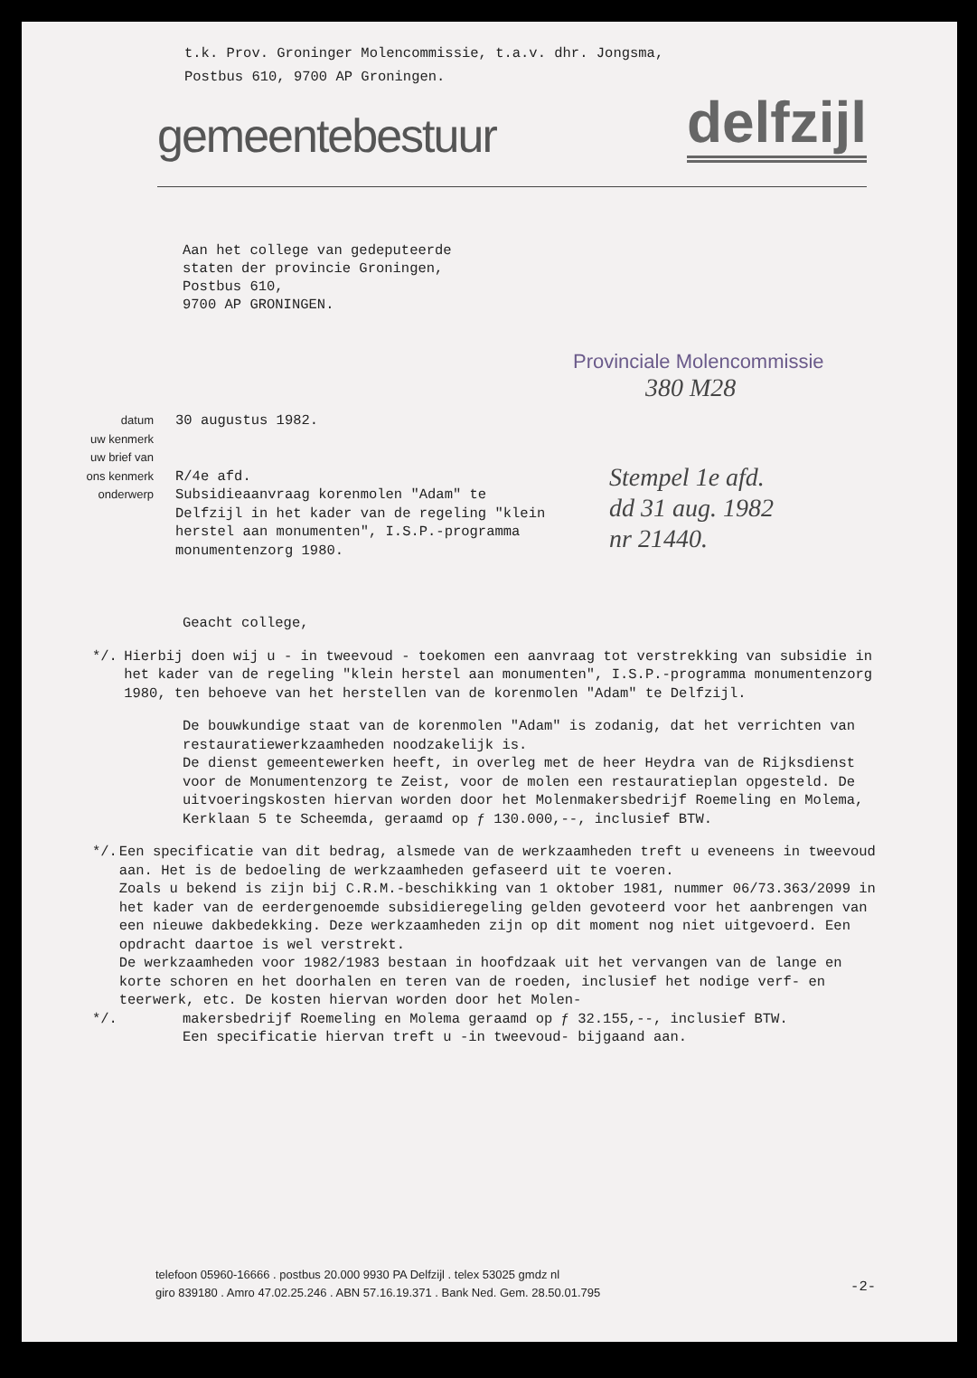t.k. Prov. Groninger Molencommissie, t.a.v. dhr. Jongsma,
Postbus 610, 9700 AP Groningen.
gemeentebestuur delfzijl
Aan het college van gedeputeerde
staten der provincie Groningen,
Postbus 610,
9700 AP GRONINGEN.
Provinciale Molencommissie
380 M28
datum
uw kenmerk
uw brief van
ons kenmerk
onderwerp
30 augustus 1982.
R/4e afd.
Subsidieaanvraag korenmolen "Adam" te Delfzijl in het kader van de regeling "klein herstel aan monumenten", I.S.P.-programma monumentenzorg 1980.
Stempel 1e afd.
dd 31 aug. 1982
nr 21440.
Geacht college,
*/. Hierbij doen wij u - in tweevoud - toekomen een aanvraag tot verstrekking van subsidie in het kader van de regeling "klein herstel aan monumenten", I.S.P.-programma monumentenzorg 1980, ten behoeve van het herstellen van de korenmolen "Adam" te Delfzijl.
De bouwkundige staat van de korenmolen "Adam" is zodanig, dat het verrichten van restauratiewerkzaamheden noodzakelijk is.
De dienst gemeentewerken heeft, in overleg met de heer Heydra van de Rijksdienst voor de Monumentenzorg te Zeist, voor de molen een restauratieplan opgesteld. De uitvoeringskosten hiervan worden door het Molenmakersbedrijf Roemeling en Molema, Kerklaan 5 te Scheemda, geraamd op ƒ 130.000,--, inclusief BTW.
*/. Een specificatie van dit bedrag, alsmede van de werkzaamheden treft u eveneens in tweevoud aan. Het is de bedoeling de werkzaamheden gefaseerd uit te voeren.
Zoals u bekend is zijn bij C.R.M.-beschikking van 1 oktober 1981, nummer 06/73.363/2099 in het kader van de eerdergenoemde subsidieregeling gelden gevoteerd voor het aanbrengen van een nieuwe dakbedekking. Deze werkzaamheden zijn op dit moment nog niet uitgevoerd. Een opdracht daartoe is wel verstrekt.
De werkzaamheden voor 1982/1983 bestaan in hoofdzaak uit het vervangen van de lange en korte schoren en het doorhalen en teren van de roeden, inclusief het nodige verf- en teerwerk, etc. De kosten hiervan worden door het Molen-
*/. makersbedrijf Roemeling en Molema geraamd op ƒ 32.155,--, inclusief BTW.
Een specificatie hiervan treft u -in tweevoud- bijgaand aan.
telefoon 05960-16666 . postbus 20.000 9930 PA Delfzijl . telex 53025 gmdz nl
giro 839180 . Amro 47.02.25.246 . ABN 57.16.19.371 . Bank Ned. Gem. 28.50.01.795
-2-